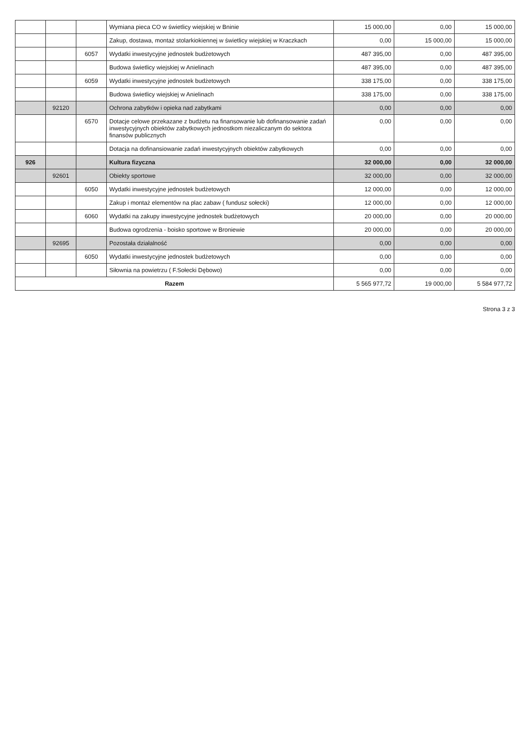| | | | Wymiana pieca CO w świetlicy wiejskiej w Bninie | 15 000,00 | 0,00 | 15 000,00 |
| | | | Zakup, dostawa, montaż stolarkiokiennej w świetlicy wiejskiej w Kraczkach | 0,00 | 15 000,00 | 15 000,00 |
| | | 6057 | Wydatki inwestycyjne jednostek budżetowych | 487 395,00 | 0,00 | 487 395,00 |
| | | | Budowa świetlicy wiejskiej w Anielinach | 487 395,00 | 0,00 | 487 395,00 |
| | | 6059 | Wydatki inwestycyjne jednostek budżetowych | 338 175,00 | 0,00 | 338 175,00 |
| | | | Budowa świetlicy wiejskiej w Anielinach | 338 175,00 | 0,00 | 338 175,00 |
| | 92120 | | Ochrona zabytków i opieka nad zabytkami | 0,00 | 0,00 | 0,00 |
| | | 6570 | Dotacje celowe przekazane z budżetu na finansowanie lub dofinansowanie zadań inwestycyjnych obiektów zabytkowych jednostkom niezaliczanym do sektora finansów publicznych | 0,00 | 0,00 | 0,00 |
| | | | Dotacja na dofinansiowanie zadań inwestycyjnych obiektów zabytkowych | 0,00 | 0,00 | 0,00 |
| 926 | | | Kultura fizyczna | 32 000,00 | 0,00 | 32 000,00 |
| | 92601 | | Obiekty sportowe | 32 000,00 | 0,00 | 32 000,00 |
| | | 6050 | Wydatki inwestycyjne jednostek budżetowych | 12 000,00 | 0,00 | 12 000,00 |
| | | | Zakup i montaż elementów na plac zabaw ( fundusz sołecki) | 12 000,00 | 0,00 | 12 000,00 |
| | | 6060 | Wydatki na zakupy inwestycyjne jednostek budżetowych | 20 000,00 | 0,00 | 20 000,00 |
| | | | Budowa ogrodzenia - boisko sportowe w Broniewie | 20 000,00 | 0,00 | 20 000,00 |
| | 92695 | | Pozostała działalność | 0,00 | 0,00 | 0,00 |
| | | 6050 | Wydatki inwestycyjne jednostek budżetowych | 0,00 | 0,00 | 0,00 |
| | | | Siłownia na powietrzu ( F.Sołecki Dębowo) | 0,00 | 0,00 | 0,00 |
| Razem | | | | 5 565 977,72 | 19 000,00 | 5 584 977,72 |
Strona 3 z 3